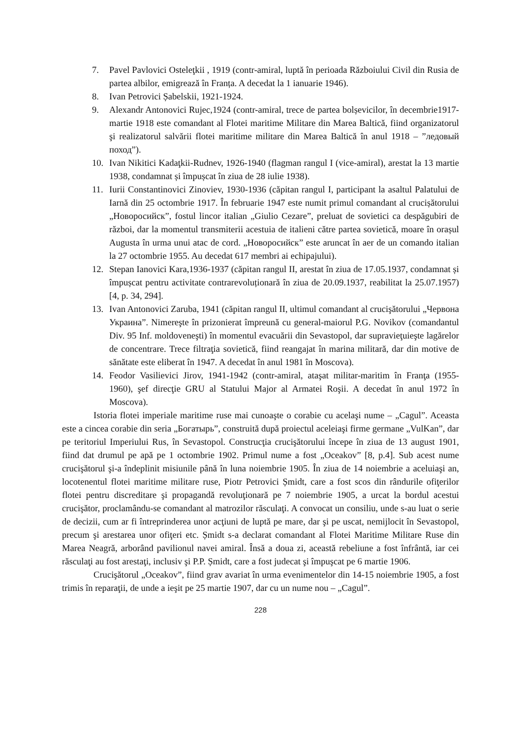7. Pavel Pavlovici Osteleţkii , 1919 (contr-amiral, luptă în perioada Războiului Civil din Rusia de partea albilor, emigrează în Franța. A decedat la 1 ianuarie 1946).
8. Ivan Petrovici Șabelskii, 1921-1924.
9. Alexandr Antonovici Rujec,1924 (contr-amiral, trece de partea bolșevicilor, în decembrie1917-martie 1918 este comandant al Flotei maritime Militare din Marea Baltică, fiind organizatorul şi realizatorul salvării flotei maritime militare din Marea Baltică în anul 1918 – ”ледовый поход”).
10. Ivan Nikitici Kadaţkii-Rudnev, 1926-1940 (flagman rangul I (vice-amiral), arestat la 13 martie 1938, condamnat și împușcat în ziua de 28 iulie 1938).
11. Iurii Constantinovici Zinoviev, 1930-1936 (căpitan rangul I, participant la asaltul Palatului de Iarnă din 25 octombrie 1917. În februarie 1947 este numit primul comandant al crucișătorului „Новоросийск”, fostul lincor italian „Giulio Cezare”, preluat de sovietici ca despăgubiri de război, dar la momentul transmiterii acestuia de italieni către partea sovietică, moare în orașul Augusta în urma unui atac de cord. „Новоросийск” este aruncat în aer de un comando italian la 27 octombrie 1955. Au decedat 617 membri ai echipajului).
12. Stepan Ianovici Kara,1936-1937 (căpitan rangul II, arestat în ziua de 17.05.1937, condamnat și împușcat pentru activitate contrarevoluționară în ziua de 20.09.1937, reabilitat la 25.07.1957) [4, p. 34, 294].
13. Ivan Antonovici Zaruba, 1941 (căpitan rangul II, ultimul comandant al crucişătorului „Червона Украина”. Nimereşte în prizonierat împreună cu general-maiorul P.G. Novikov (comandantul Div. 95 Inf. moldoveneşti) în momentul evacuării din Sevastopol, dar supravieţuieşte lagărelor de concentrare. Trece filtraţia sovietică, fiind reangajat în marina militară, dar din motive de sănătate este eliberat în 1947. A decedat în anul 1981 în Moscova).
14. Feodor Vasilievici Jirov, 1941-1942 (contr-amiral, ataşat militar-maritim în Franţa (1955-1960), şef direcţie GRU al Statului Major al Armatei Roşii. A decedat în anul 1972 în Moscova).
Istoria flotei imperiale maritime ruse mai cunoaşte o corabie cu acelaşi nume – „Cagul”. Aceasta este a cincea corabie din seria „Богатырь”, construită după proiectul aceleiaşi firme germane „VulKan”, dar pe teritoriul Imperiului Rus, în Sevastopol. Construcţia crucişătorului începe în ziua de 13 august 1901, fiind dat drumul pe apă pe 1 octombrie 1902. Primul nume a fost „Oceakov” [8, p.4]. Sub acest nume crucişătorul şi-a îndeplinit misiunile până în luna noiembrie 1905. În ziua de 14 noiembrie a aceluiaşi an, locotenentul flotei maritime militare ruse, Piotr Petrovici Șmidt, care a fost scos din rândurile ofiţerilor flotei pentru discreditare şi propagandă revoluţionară pe 7 noiembrie 1905, a urcat la bordul acestui crucişător, proclamându-se comandant al matrozilor răsculaţi. A convocat un consiliu, unde s-au luat o serie de decizii, cum ar fi întreprinderea unor acţiuni de luptă pe mare, dar şi pe uscat, nemijlocit în Sevastopol, precum şi arestarea unor ofiţeri etc. Șmidt s-a declarat comandant al Flotei Maritime Militare Ruse din Marea Neagră, arborând pavilionul navei amiral. Însă a doua zi, această rebeliune a fost înfrântă, iar cei răsculaţi au fost arestaţi, inclusiv şi P.P. Șmidt, care a fost judecat şi împuşcat pe 6 martie 1906.
Crucişătorul „Oceakov”, fiind grav avariat în urma evenimentelor din 14-15 noiembrie 1905, a fost trimis în reparaţii, de unde a ieşit pe 25 martie 1907, dar cu un nume nou – „Cagul”.
228